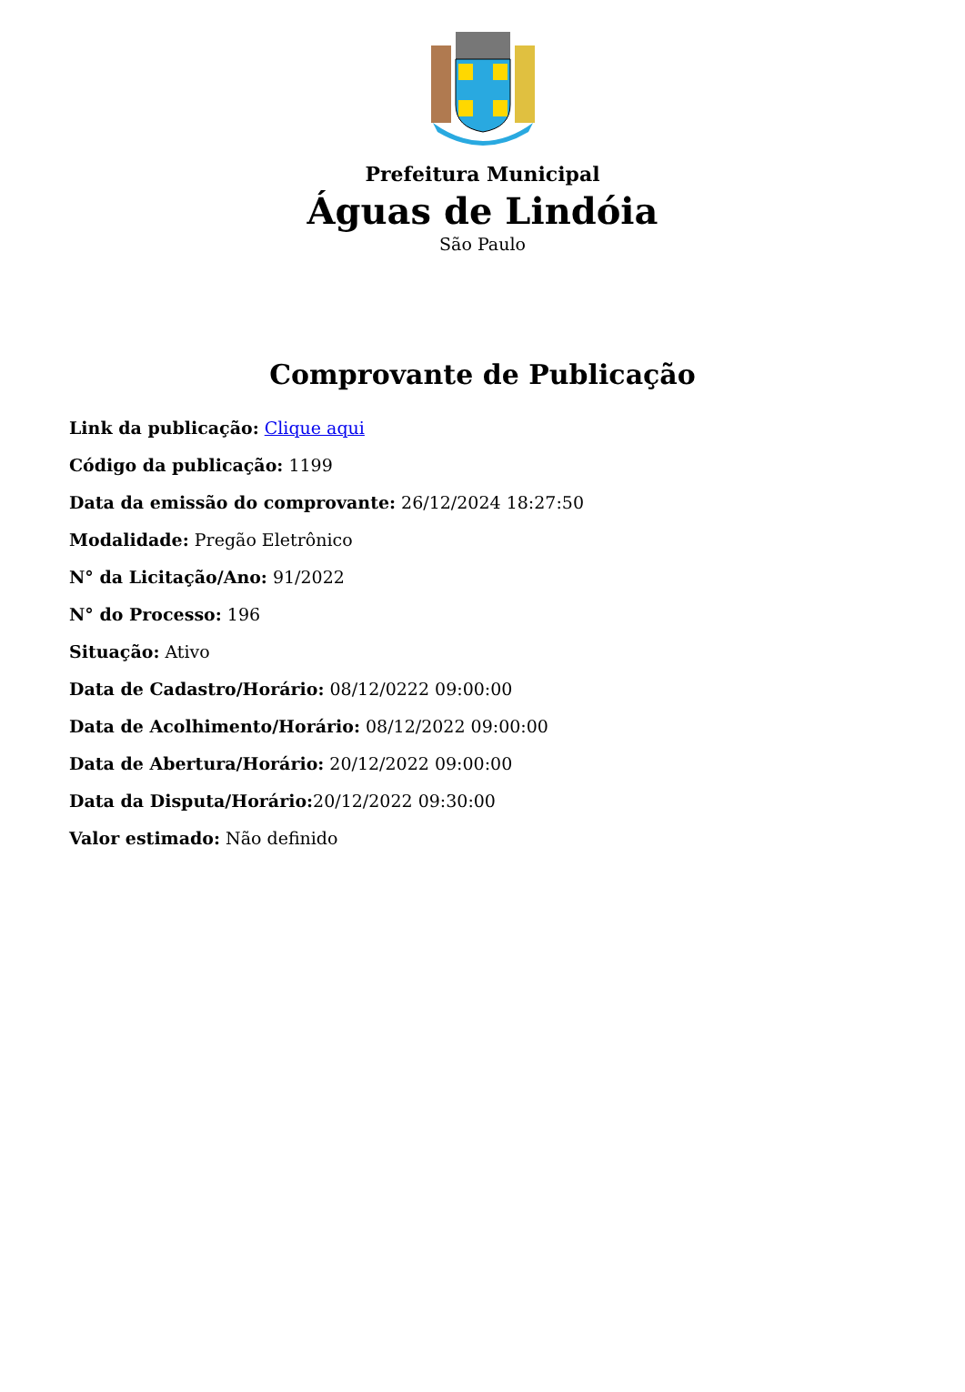Prefeitura Municipal
Águas de Lindóia
São Paulo
Comprovante de Publicação
Link da publicação: Clique aqui
Código da publicação: 1199
Data da emissão do comprovante: 26/12/2024 18:27:50
Modalidade: Pregão Eletrônico
N° da Licitação/Ano: 91/2022
N° do Processo: 196
Situação: Ativo
Data de Cadastro/Horário: 08/12/0222 09:00:00
Data de Acolhimento/Horário: 08/12/2022 09:00:00
Data de Abertura/Horário: 20/12/2022 09:00:00
Data da Disputa/Horário: 20/12/2022 09:30:00
Valor estimado: Não definido